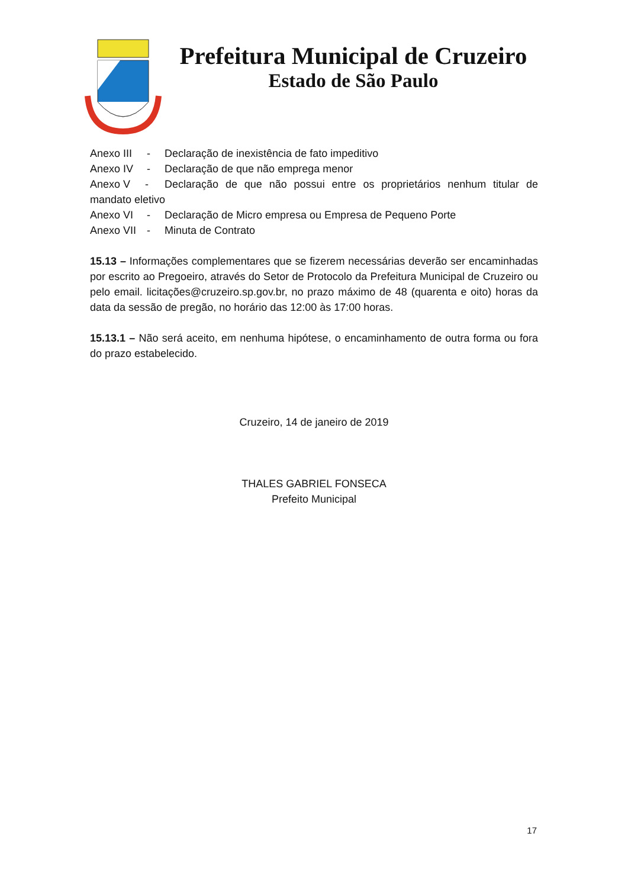Prefeitura Municipal de Cruzeiro
Estado de São Paulo
Anexo III - Declaração de inexistência de fato impeditivo
Anexo IV - Declaração de que não emprega menor
Anexo V - Declaração de que não possui entre os proprietários nenhum titular de mandato eletivo
Anexo VI - Declaração de Micro empresa ou Empresa de Pequeno Porte
Anexo VII - Minuta de Contrato
15.13 – Informações complementares que se fizerem necessárias deverão ser encaminhadas por escrito ao Pregoeiro, através do Setor de Protocolo da Prefeitura Municipal de Cruzeiro ou pelo email. licitações@cruzeiro.sp.gov.br, no prazo máximo de 48 (quarenta e oito) horas da data da sessão de pregão, no horário das 12:00 às 17:00 horas.
15.13.1 – Não será aceito, em nenhuma hipótese, o encaminhamento de outra forma ou fora do prazo estabelecido.
Cruzeiro, 14 de janeiro de 2019
THALES GABRIEL FONSECA
Prefeito Municipal
17